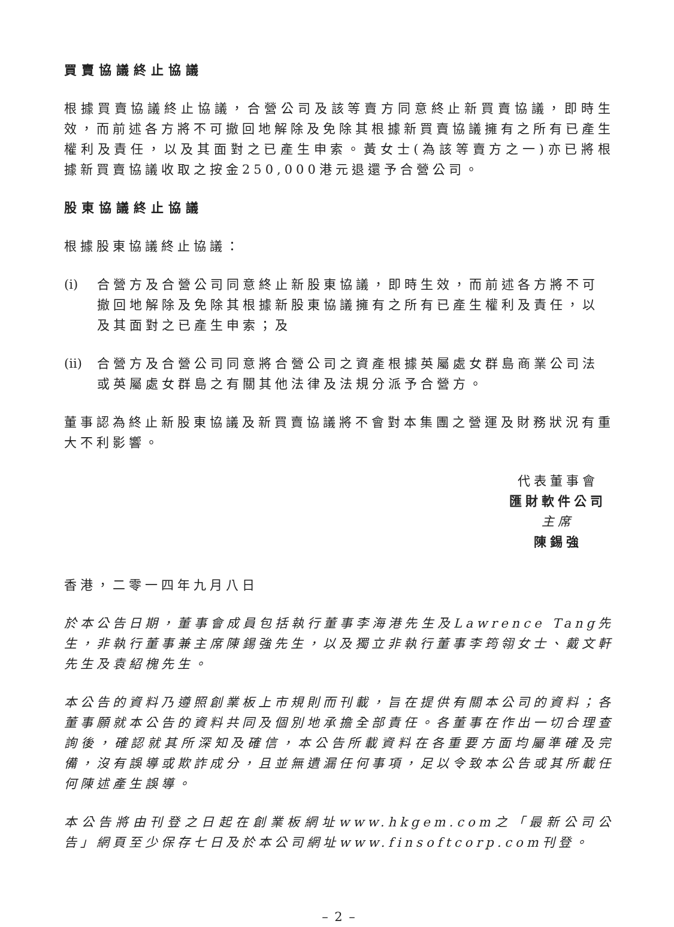買賣協議終止協議
根據買賣協議終止協議，合營公司及該等賣方同意終止新買賣協議，即時生效，而前述各方將不可撤回地解除及免除其根據新買賣協議擁有之所有已產生權利及責任，以及其面對之已產生申索。黃女士(為該等賣方之一)亦已將根據新買賣協議收取之按金250,000港元退還予合營公司。
股東協議終止協議
根據股東協議終止協議：
(i) 合營方及合營公司同意終止新股東協議，即時生效，而前述各方將不可撤回地解除及免除其根據新股東協議擁有之所有已產生權利及責任，以及其面對之已產生申索；及
(ii) 合營方及合營公司同意將合營公司之資產根據英屬處女群島商業公司法或英屬處女群島之有關其他法律及法規分派予合營方。
董事認為終止新股東協議及新買賣協議將不會對本集團之營運及財務狀況有重大不利影響。
代表董事會
匯財軟件公司
主席
陳錫強
香港，二零一四年九月八日
於本公告日期，董事會成員包括執行董事李海港先生及Lawrence Tang先生，非執行董事兼主席陳錫強先生，以及獨立非執行董事李筠翎女士、戴文軒先生及袁紹槐先生。
本公告的資料乃遵照創業板上市規則而刊載，旨在提供有關本公司的資料；各董事願就本公告的資料共同及個別地承擔全部責任。各董事在作出一切合理查詢後，確認就其所深知及確信，本公告所載資料在各重要方面均屬準確及完備，沒有誤導或欺詐成分，且並無遺漏任何事項，足以令致本公告或其所載任何陳述產生誤導。
本公告將由刊登之日起在創業板網址www.hkgem.com之「最新公司公告」網頁至少保存七日及於本公司網址www.finsoftcorp.com刊登。
– 2 –